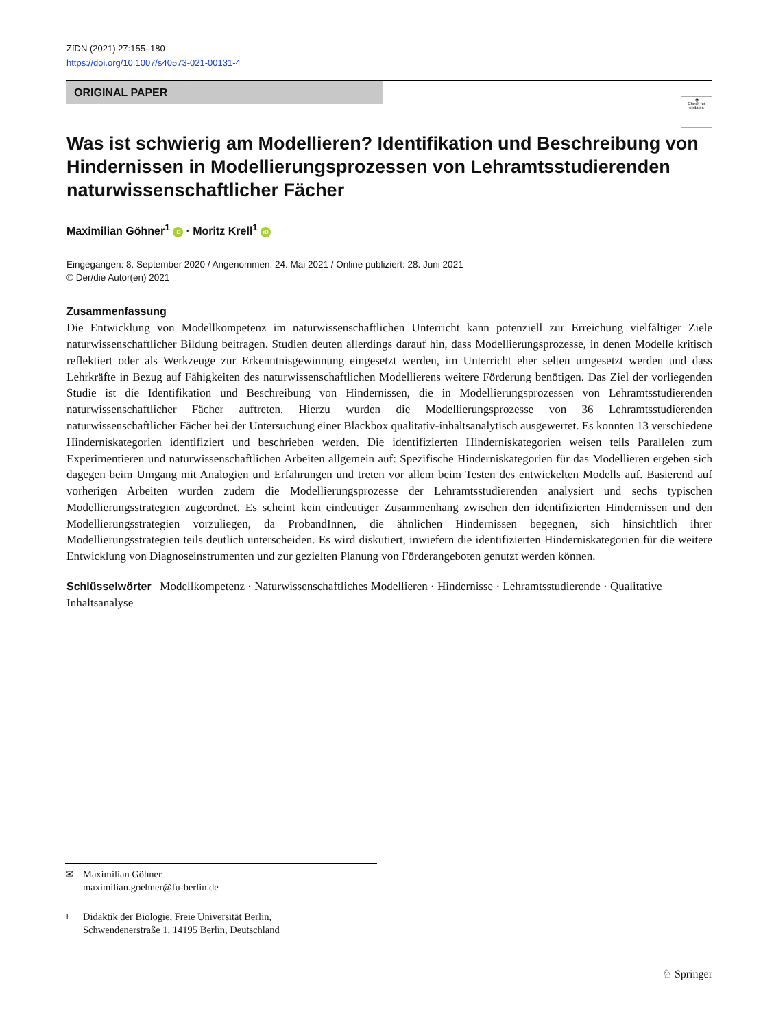ZfDN (2021) 27:155–180
https://doi.org/10.1007/s40573-021-00131-4
ORIGINAL PAPER
◉
Check for updates
Was ist schwierig am Modellieren? Identifikation und Beschreibung von Hindernissen in Modellierungsprozessen von Lehramtsstudierenden naturwissenschaftlicher Fächer
Maximilian Göhner<sup>1</sup> iD · Moritz Krell<sup>1</sup> iD
Eingegangen: 8. September 2020 / Angenommen: 24. Mai 2021 / Online publiziert: 28. Juni 2021
© Der/die Autor(en) 2021
Zusammenfassung
Die Entwicklung von Modellkompetenz im naturwissenschaftlichen Unterricht kann potenziell zur Erreichung vielfältiger Ziele naturwissenschaftlicher Bildung beitragen. Studien deuten allerdings darauf hin, dass Modellierungsprozesse, in denen Modelle kritisch reflektiert oder als Werkzeuge zur Erkenntnisgewinnung eingesetzt werden, im Unterricht eher selten umgesetzt werden und dass Lehrkräfte in Bezug auf Fähigkeiten des naturwissenschaftlichen Modellierens weitere Förderung benötigen. Das Ziel der vorliegenden Studie ist die Identifikation und Beschreibung von Hindernissen, die in Modellierungsprozessen von Lehramtsstudierenden naturwissenschaftlicher Fächer auftreten. Hierzu wurden die Modellierungsprozesse von 36 Lehramtsstudierenden naturwissenschaftlicher Fächer bei der Untersuchung einer Blackbox qualitativ-inhaltsanalytisch ausgewertet. Es konnten 13 verschiedene Hinderniskategorien identifiziert und beschrieben werden. Die identifizierten Hinderniskategorien weisen teils Parallelen zum Experimentieren und naturwissenschaftlichen Arbeiten allgemein auf: Spezifische Hinderniskategorien für das Modellieren ergeben sich dagegen beim Umgang mit Analogien und Erfahrungen und treten vor allem beim Testen des entwickelten Modells auf. Basierend auf vorherigen Arbeiten wurden zudem die Modellierungsprozesse der Lehramtsstudierenden analysiert und sechs typischen Modellierungsstrategien zugeordnet. Es scheint kein eindeutiger Zusammenhang zwischen den identifizierten Hindernissen und den Modellierungsstrategien vorzuliegen, da ProbandInnen, die ähnlichen Hindernissen begegnen, sich hinsichtlich ihrer Modellierungsstrategien teils deutlich unterscheiden. Es wird diskutiert, inwiefern die identifizierten Hinderniskategorien für die weitere Entwicklung von Diagnoseinstrumenten und zur gezielten Planung von Förderangeboten genutzt werden können.
Schlüsselwörter Modellkompetenz · Naturwissenschaftliches Modellieren · Hindernisse · Lehramtsstudierende · Qualitative Inhaltsanalyse
✉ Maximilian Göhner
maximilian.goehner@fu-berlin.de
<sup>1</sup> Didaktik der Biologie, Freie Universität Berlin,
Schwendenerstraße 1, 14195 Berlin, Deutschland
♘ Springer